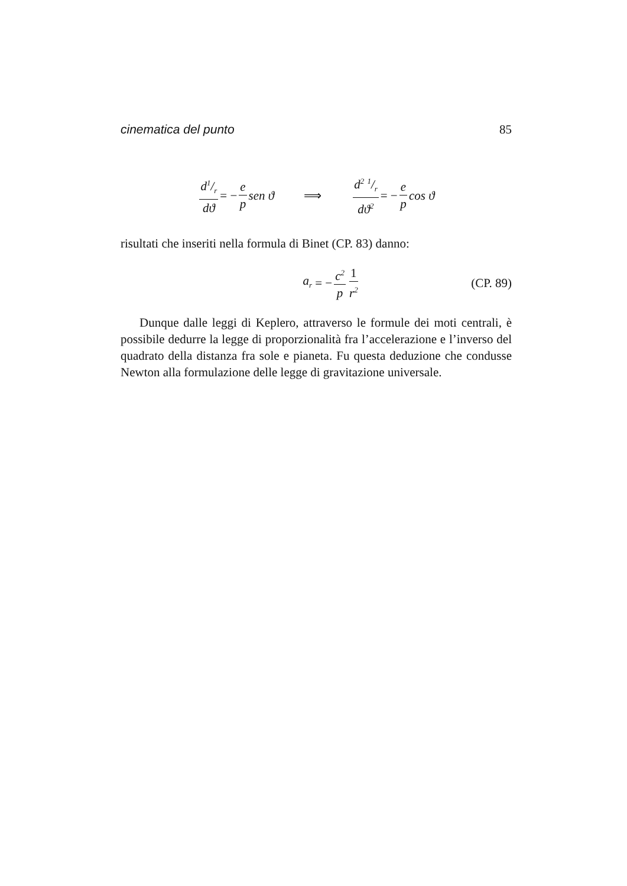cinematica del punto 85
d1/r dϑ = − e p sen ϑ ⟹ d<sup>2</sup> 1/r dϑ<sup>2</sup> = − e p cos ϑ
risultati che inseriti nella formula di Binet (CP. 83) danno:
a<sub>r</sub> = − c<sup>2</sup> p 1 r<sup>2</sup>
(CP. 89)
Dunque dalle leggi di Keplero, attraverso le formule dei moti centrali, è possibile dedurre la legge di proporzionalità fra l’accelerazione e l’inverso del quadrato della distanza fra sole e pianeta. Fu questa deduzione che condusse Newton alla formulazione delle legge di gravitazione universale.